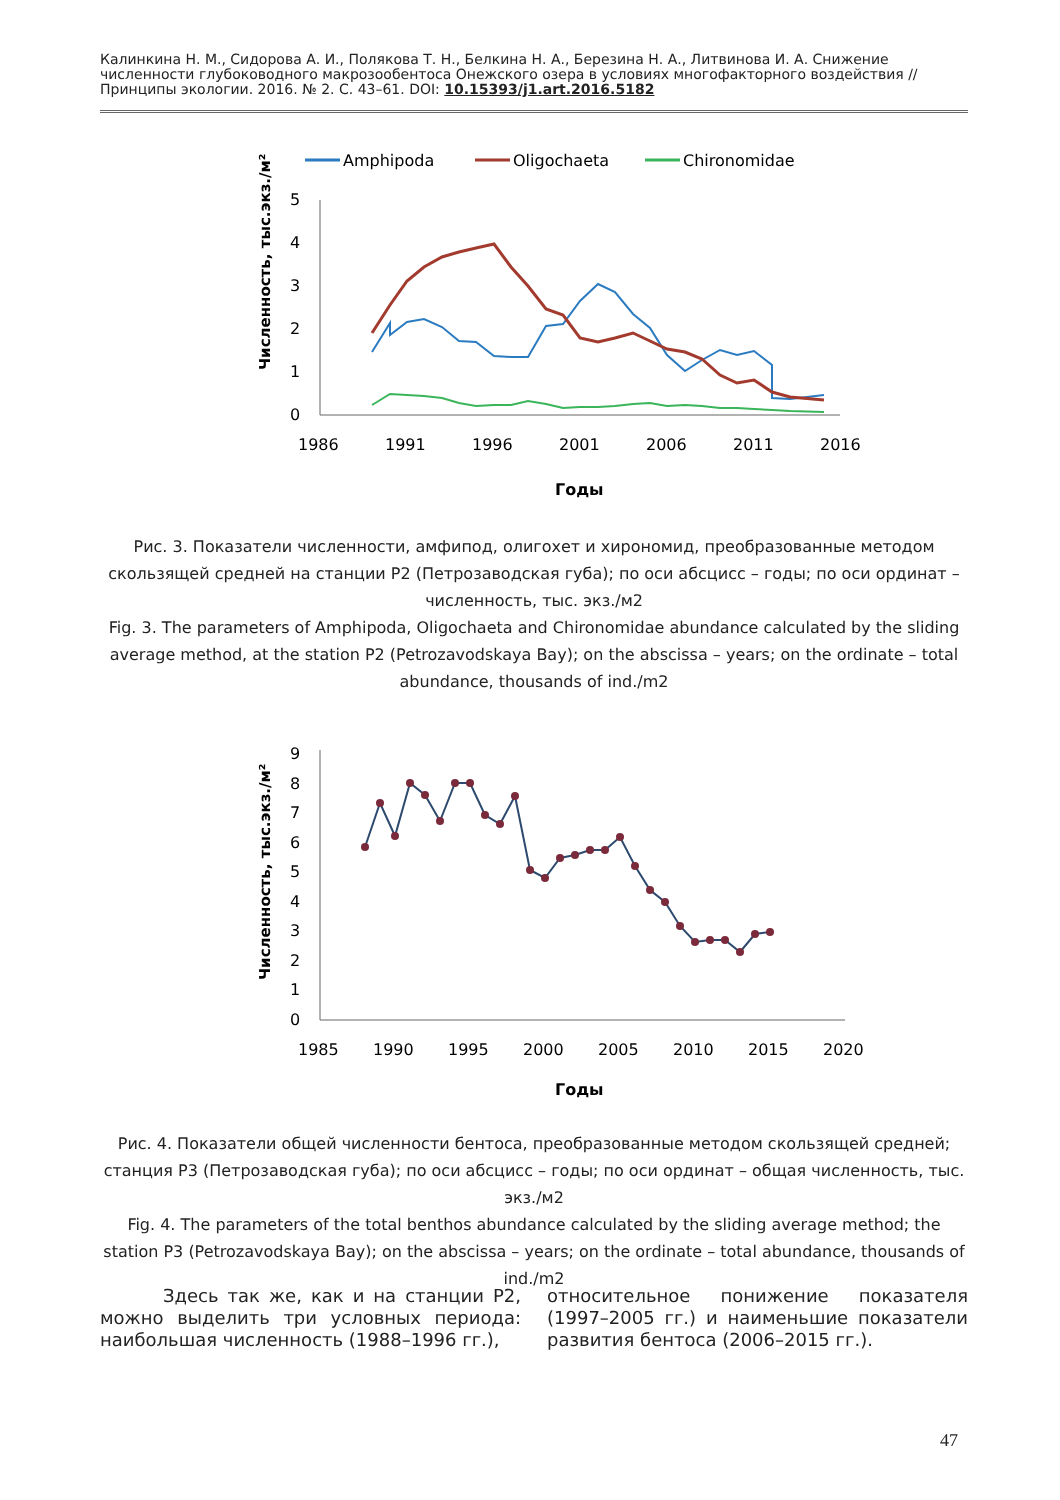Калинкина Н. М., Сидорова А. И., Полякова Т. Н., Белкина Н. А., Березина Н. А., Литвинова И. А. Снижение численности глубоководного макрозообентоса Онежского озера в условиях многофакторного воздействия // Принципы экологии. 2016. № 2. С. 43–61. DOI: 10.15393/j1.art.2016.5182
Amphipoda
Oligochaeta
Chironomidae
0
1
2
3
4
5
1986
1991
1996
2001
2006
2011
2016
Годы
Численность, тыс.экз./м²
Рис. 3. Показатели численности, амфипод, олигохет и хирономид, преобразованные методом скользящей средней на станции P2 (Петрозаводская губа); по оси абсцисс – годы; по оси ординат – численность, тыс. экз./м2
Fig. 3. The parameters of Amphipoda, Oligochaeta and Chironomidae abundance calculated by the sliding average method, at the station P2 (Petrozavodskaya Bay); on the abscissa – years; on the ordinate – total abundance, thousands of ind./m2
0
1
2
3
4
5
6
7
8
9
1985
1990
1995
2000
2005
2010
2015
2020
Годы
Численность, тыс.экз./м²
Рис. 4. Показатели общей численности бентоса, преобразованные методом скользящей средней; станция P3 (Петрозаводская губа); по оси абсцисс – годы; по оси ординат – общая численность, тыс. экз./м2
Fig. 4. The parameters of the total benthos abundance calculated by the sliding average method; the station P3 (Petrozavodskaya Bay); on the abscissa – years; on the ordinate – total abundance, thousands of ind./m2
Здесь так же, как и на станции P2, можно выделить три условных периода: наибольшая численность (1988–1996 гг.),
относительное понижение показателя (1997–2005 гг.) и наименьшие показатели развития бентоса (2006–2015 гг.).
47